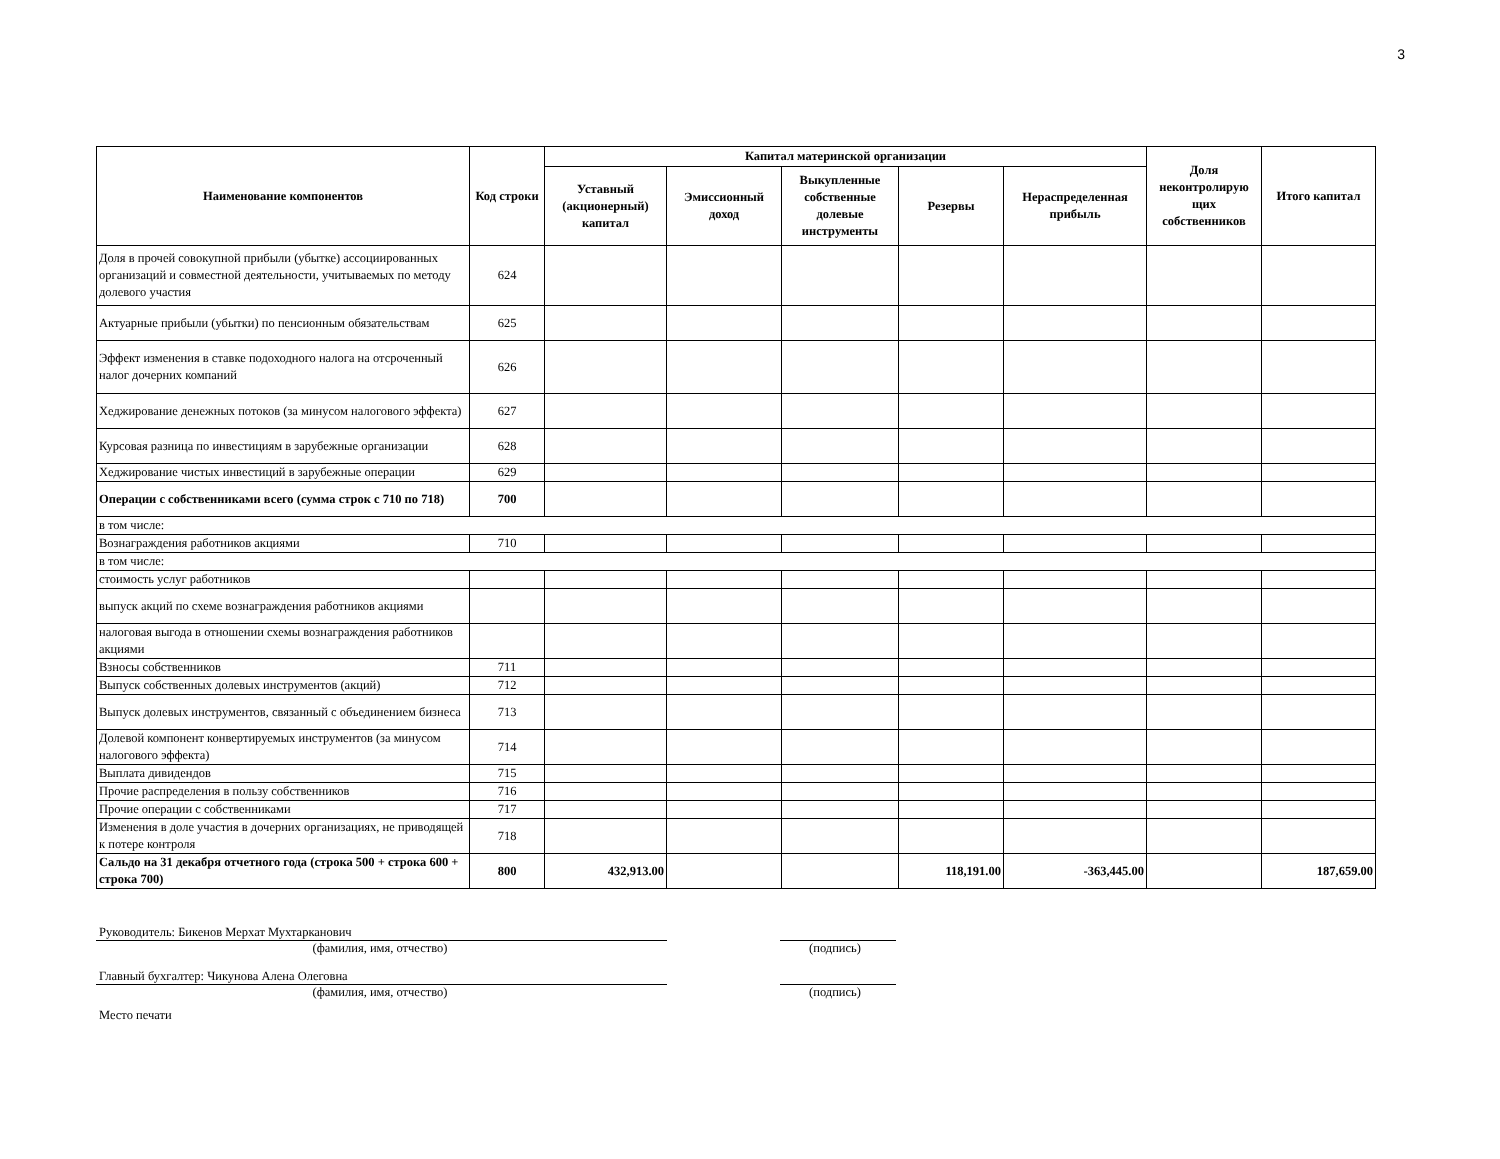3
| Наименование компонентов | Код строки | Капитал материнской организации | | | | | Доля неконтролирую щих собственников | Итого капитал |
| --- | --- | --- | --- | --- | --- | --- | --- | --- |
| | | Уставный (акционерный) капитал | Эмиссионный доход | Выкупленные собственные долевые инструменты | Резервы | Нераспределенная прибыль | | |
| Доля в прочей совокупной прибыли (убытке) ассоциированных организаций и совместной деятельности, учитываемых по методу долевого участия | 624 | | | | | | | |
| Актуарные прибыли (убытки) по пенсионным обязательствам | 625 | | | | | | | |
| Эффект изменения в ставке подоходного налога на отсроченный налог дочерних компаний | 626 | | | | | | | |
| Хеджирование денежных потоков (за минусом налогового эффекта) | 627 | | | | | | | |
| Курсовая разница по инвестициям в зарубежные организации | 628 | | | | | | | |
| Хеджирование чистых инвестиций в зарубежные операции | 629 | | | | | | | |
| Операции с собственниками всего (сумма строк с 710 по 718) | 700 | | | | | | | |
| в том числе: | | | | | | | | |
| Вознаграждения работников акциями | 710 | | | | | | | |
| в том числе: | | | | | | | | |
| стоимость услуг работников | | | | | | | | |
| выпуск акций по схеме вознаграждения работников акциями | | | | | | | | |
| налоговая выгода в отношении схемы вознаграждения работников акциями | | | | | | | | |
| Взносы собственников | 711 | | | | | | | |
| Выпуск собственных долевых инструментов (акций) | 712 | | | | | | | |
| Выпуск долевых инструментов, связанный с объединением бизнеса | 713 | | | | | | | |
| Долевой компонент конвертируемых инструментов (за минусом налогового эффекта) | 714 | | | | | | | |
| Выплата дивидендов | 715 | | | | | | | |
| Прочие распределения в пользу собственников | 716 | | | | | | | |
| Прочие операции с собственниками | 717 | | | | | | | |
| Изменения в доле участия в дочерних организациях, не приводящей к потере контроля | 718 | | | | | | | |
| Сальдо на 31 декабря отчетного года (строка 500 + строка 600 + строка 700) | 800 | 432,913.00 | | | 118,191.00 | -363,445.00 | | 187,659.00 |
Руководитель: Бикенов Мерхат Мухтарканович
(фамилия, имя, отчество) (подпись)
Главный бухгалтер: Чикунова Алена Олеговна
(фамилия, имя, отчество) (подпись)
Место печати